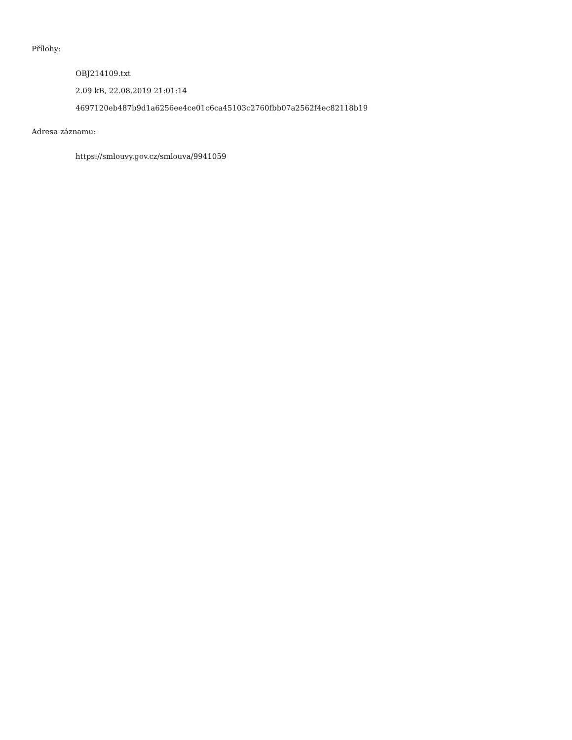Přílohy:
OBJ214109.txt
2.09 kB, 22.08.2019 21:01:14
4697120eb487b9d1a6256ee4ce01c6ca45103c2760fbb07a2562f4ec82118b19
Adresa záznamu:
https://smlouvy.gov.cz/smlouva/9941059